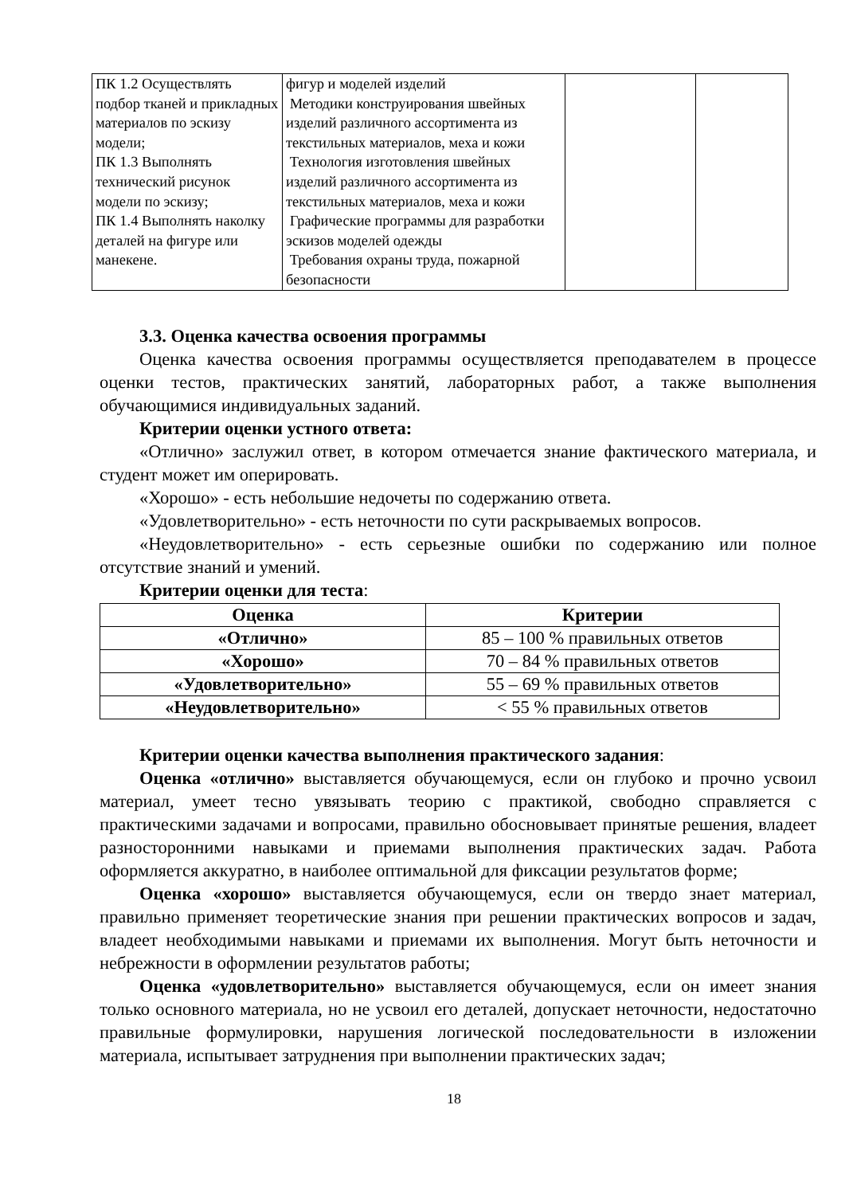| ПК 1.2 Осуществлять подбор тканей и прикладных материалов по эскизу модели; ПК 1.3 Выполнять технический рисунок модели по эскизу; ПК 1.4 Выполнять наколку деталей на фигуре или манекене. | фигур и моделей изделий Методики конструирования швейных изделий различного ассортимента из текстильных материалов, меха и кожи Технология изготовления швейных изделий различного ассортимента из текстильных материалов, меха и кожи Графические программы для разработки эскизов моделей одежды Требования охраны труда, пожарной безопасности | | |
3.3. Оценка качества освоения программы
Оценка качества освоения программы осуществляется преподавателем в процессе оценки тестов, практических занятий, лабораторных работ, а также выполнения обучающимися индивидуальных заданий.
Критерии оценки устного ответа:
«Отлично» заслужил ответ, в котором отмечается знание фактического материала, и студент может им оперировать.
«Хорошо» - есть небольшие недочеты по содержанию ответа.
«Удовлетворительно» - есть неточности по сути раскрываемых вопросов.
«Неудовлетворительно» - есть серьезные ошибки по содержанию или полное отсутствие знаний и умений.
Критерии оценки для теста:
| Оценка | Критерии |
| --- | --- |
| «Отлично» | 85 – 100 % правильных ответов |
| «Хорошо» | 70 – 84 % правильных ответов |
| «Удовлетворительно» | 55 – 69 % правильных ответов |
| «Неудовлетворительно» | < 55 % правильных ответов |
Критерии оценки качества выполнения практического задания:
Оценка «отлично» выставляется обучающемуся, если он глубоко и прочно усвоил материал, умеет тесно увязывать теорию с практикой, свободно справляется с практическими задачами и вопросами, правильно обосновывает принятые решения, владеет разносторонними навыками и приемами выполнения практических задач. Работа оформляется аккуратно, в наиболее оптимальной для фиксации результатов форме;
Оценка «хорошо» выставляется обучающемуся, если он твердо знает материал, правильно применяет теоретические знания при решении практических вопросов и задач, владеет необходимыми навыками и приемами их выполнения. Могут быть неточности и небрежности в оформлении результатов работы;
Оценка «удовлетворительно» выставляется обучающемуся, если он имеет знания только основного материала, но не усвоил его деталей, допускает неточности, недостаточно правильные формулировки, нарушения логической последовательности в изложении материала, испытывает затруднения при выполнении практических задач;
18